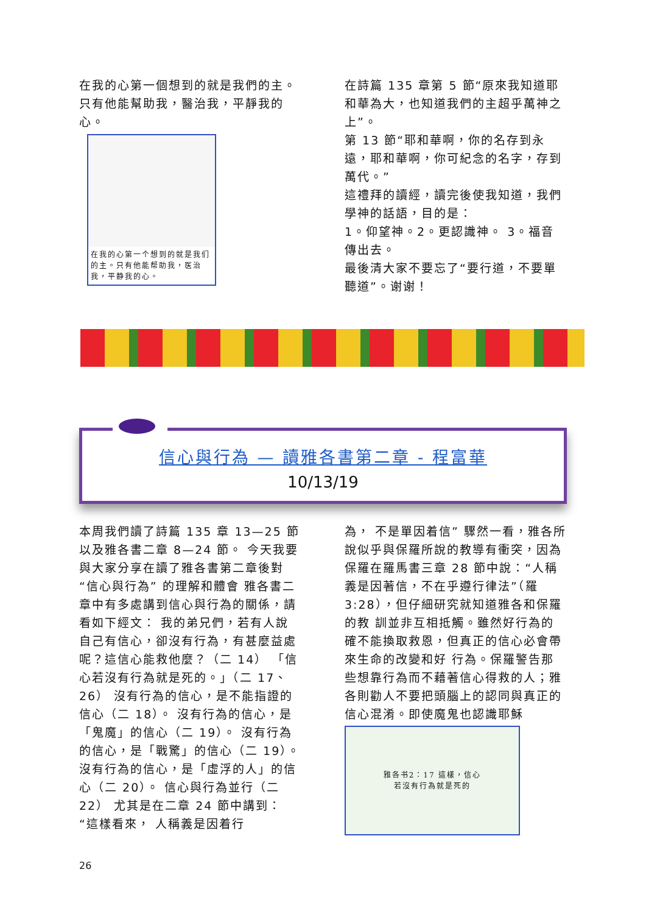在我的心第一個想到的就是我們的主。只有他能幫助我，醫治我，平靜我的心。
在我的心第一个想到的就是我们的主。只有他能帮助我，医治我，平静我的心。
在詩篇 135 章第 5 節“原來我知道耶和華為大，也知道我們的主超乎萬神之上”。
第 13 節“耶和華啊，你的名存到永遠，耶和華啊，你可紀念的名字，存到萬代。”
這禮拜的讀經，讀完後使我知道，我們學神的話語，目的是：
1。仰望神。2。更認識神。 3。福音傳出去。
最後清大家不要忘了“要行道，不要單聽道”。谢谢！
信心與行為 — 讀雅各書第二章 - 程富華
10/13/19
本周我們讀了詩篇 135 章 13—25 節以及雅各書二章 8—24 節。 今天我要與大家分享在讀了雅各書第二章後對“信心與行為” 的理解和體會 雅各書二章中有多處講到信心與行為的關係，請看如下經文： 我的弟兄們，若有人說自己有信心，卻沒有行為，有甚麼益處呢？這信心能救他麼？（二 14） 「信心若沒有行為就是死的。」（二 17、26） 沒有行為的信心，是不能指證的信心（二 18）。 沒有行為的信心，是「鬼魔」的信心（二 19）。 沒有行為的信心，是「戰驚」的信心（二 19）。 沒有行為的信心，是「虛浮的人」的信心（二 20）。 信心與行為並行（二 22） 尤其是在二章 24 節中講到：“這樣看來， 人稱義是因着行
為， 不是單因着信” 驟然一看，雅各所說似乎與保羅所說的教導有衝突，因為保羅在羅馬書三章 28 節中說：“人稱義是因著信，不在乎遵行律法”（羅 3:28），但仔細研究就知道雅各和保羅的教 訓並非互相抵觸。雖然好行為的確不能換取救恩，但真正的信心必會帶來生命的改變和好 行為。保羅警告那些想靠行為而不藉著信心得救的人；雅各則勸人不要把頭腦上的認同與真正的信心混淆。即使魔鬼也認識耶穌
雅各书2：17 這樣，信心
若沒有行為就是死的
26